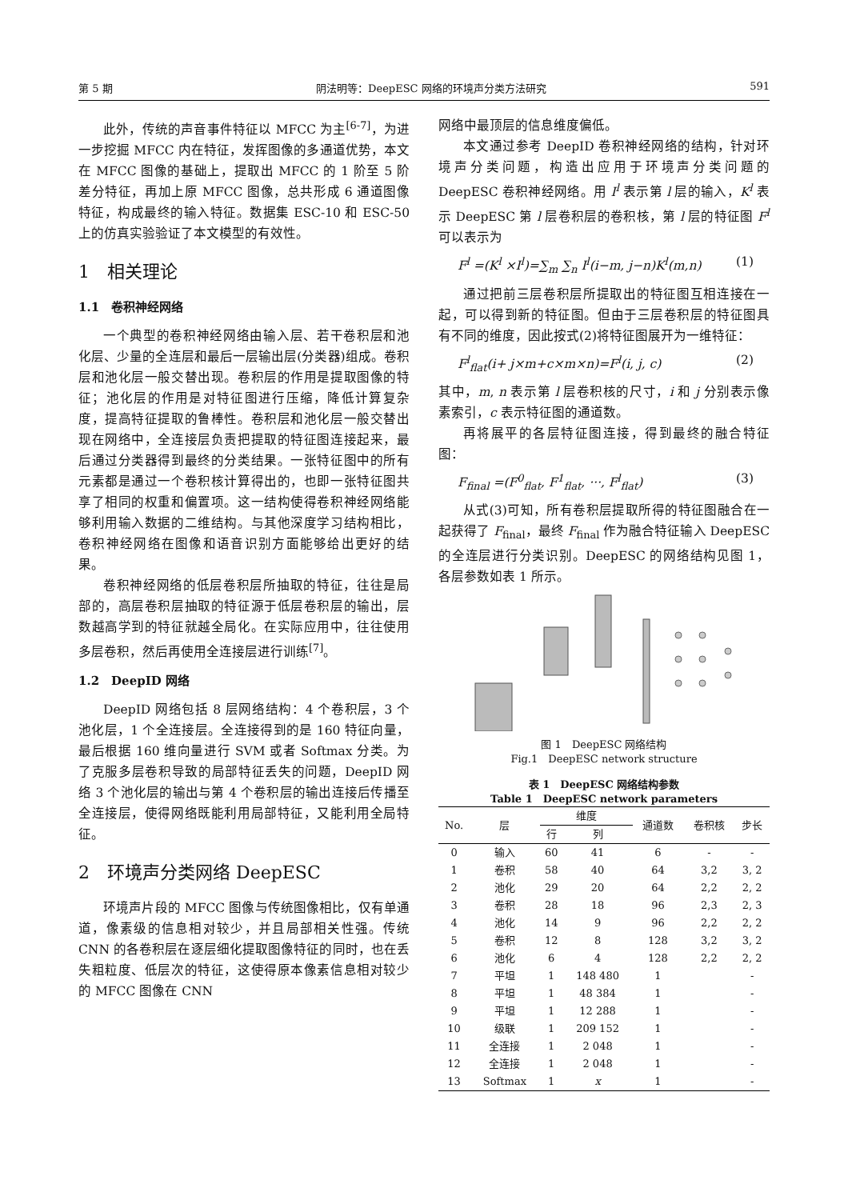第 5 期 阴法明等：DeepESC 网络的环境声分类方法研究 591
此外，传统的声音事件特征以 MFCC 为主<sup>[6-7]</sup>，为进一步挖掘 MFCC 内在特征，发挥图像的多通道优势，本文在 MFCC 图像的基础上，提取出 MFCC 的 1 阶至 5 阶差分特征，再加上原 MFCC 图像，总共形成 6 通道图像特征，构成最终的输入特征。数据集 ESC-10 和 ESC-50 上的仿真实验验证了本文模型的有效性。
1　相关理论
1.1　卷积神经网络
一个典型的卷积神经网络由输入层、若干卷积层和池化层、少量的全连层和最后一层输出层(分类器)组成。卷积层和池化层一般交替出现。卷积层的作用是提取图像的特征；池化层的作用是对特征图进行压缩，降低计算复杂度，提高特征提取的鲁棒性。卷积层和池化层一般交替出现在网络中，全连接层负责把提取的特征图连接起来，最后通过分类器得到最终的分类结果。一张特征图中的所有元素都是通过一个卷积核计算得出的，也即一张特征图共享了相同的权重和偏置项。这一结构使得卷积神经网络能够利用输入数据的二维结构。与其他深度学习结构相比，卷积神经网络在图像和语音识别方面能够给出更好的结果。
卷积神经网络的低层卷积层所抽取的特征，往往是局部的，高层卷积层抽取的特征源于低层卷积层的输出，层数越高学到的特征就越全局化。在实际应用中，往往使用多层卷积，然后再使用全连接层进行训练<sup>[7]</sup>。
1.2　DeepID 网络
DeepID 网络包括 8 层网络结构：4 个卷积层，3 个池化层，1 个全连接层。全连接得到的是 160 特征向量，最后根据 160 维向量进行 SVM 或者 Softmax 分类。为了克服多层卷积导致的局部特征丢失的问题，DeepID 网络 3 个池化层的输出与第 4 个卷积层的输出连接后传播至全连接层，使得网络既能利用局部特征，又能利用全局特征。
2　环境声分类网络 DeepESC
环境声片段的 MFCC 图像与传统图像相比，仅有单通道，像素级的信息相对较少，并且局部相关性强。传统 CNN 的各卷积层在逐层细化提取图像特征的同时，也在丢失粗粒度、低层次的特征，这使得原本像素信息相对较少的 MFCC 图像在 CNN
网络中最顶层的信息维度偏低。
本文通过参考 DeepID 卷积神经网络的结构，针对环境声分类问题，构造出应用于环境声分类问题的 DeepESC 卷积神经网络。用 I<sup>l</sup> 表示第 l 层的输入，K<sup>l</sup> 表示 DeepESC 第 l 层卷积层的卷积核，第 l 层的特征图 F<sup>l</sup> 可以表示为
F<sup>l</sup> =(K<sup>l</sup> ×I<sup>l</sup>)=∑<sub>m</sub> ∑<sub>n</sub> I<sup>l</sup>(i−m, j−n)K<sup>l</sup>(m,n) (1)
通过把前三层卷积层所提取出的特征图互相连接在一起，可以得到新的特征图。但由于三层卷积层的特征图具有不同的维度，因此按式(2)将特征图展开为一维特征：
F<sup>l</sup><sub>flat</sub>(i+ j×m+c×m×n)=F<sup>l</sup>(i, j, c) (2)
其中，m, n 表示第 l 层卷积核的尺寸，i 和 j 分别表示像素索引，c 表示特征图的通道数。
再将展平的各层特征图连接，得到最终的融合特征图：
F<sub>final</sub> =(F<sup>0</sup><sub>flat</sub>, F<sup>1</sup><sub>flat</sub>, ···, F<sup>l</sup><sub>flat</sub>) (3)
从式(3)可知，所有卷积层提取所得的特征图融合在一起获得了 F<sub>final</sub>，最终 F<sub>final</sub> 作为融合特征输入 DeepESC 的全连层进行分类识别。DeepESC 的网络结构见图 1，各层参数如表 1 所示。
图 1　DeepESC 网络结构
Fig.1　DeepESC network structure
表 1　DeepESC 网络结构参数
Table 1　DeepESC network parameters
| No. | 层 | 维度 | | 通道数 | 卷积核 | 步长 |
| --- | --- | --- | --- | --- | --- | --- |
| | | 行 | 列 | | | |
| 0 | 输入 | 60 | 41 | 6 | - | - |
| 1 | 卷积 | 58 | 40 | 64 | 3,2 | 3, 2 |
| 2 | 池化 | 29 | 20 | 64 | 2,2 | 2, 2 |
| 3 | 卷积 | 28 | 18 | 96 | 2,3 | 2, 3 |
| 4 | 池化 | 14 | 9 | 96 | 2,2 | 2, 2 |
| 5 | 卷积 | 12 | 8 | 128 | 3,2 | 3, 2 |
| 6 | 池化 | 6 | 4 | 128 | 2,2 | 2, 2 |
| 7 | 平坦 | 1 | 148 480 | 1 | | - |
| 8 | 平坦 | 1 | 48 384 | 1 | | - |
| 9 | 平坦 | 1 | 12 288 | 1 | | - |
| 10 | 级联 | 1 | 209 152 | 1 | | - |
| 11 | 全连接 | 1 | 2 048 | 1 | | - |
| 12 | 全连接 | 1 | 2 048 | 1 | | - |
| 13 | Softmax | 1 | x | 1 | | - |